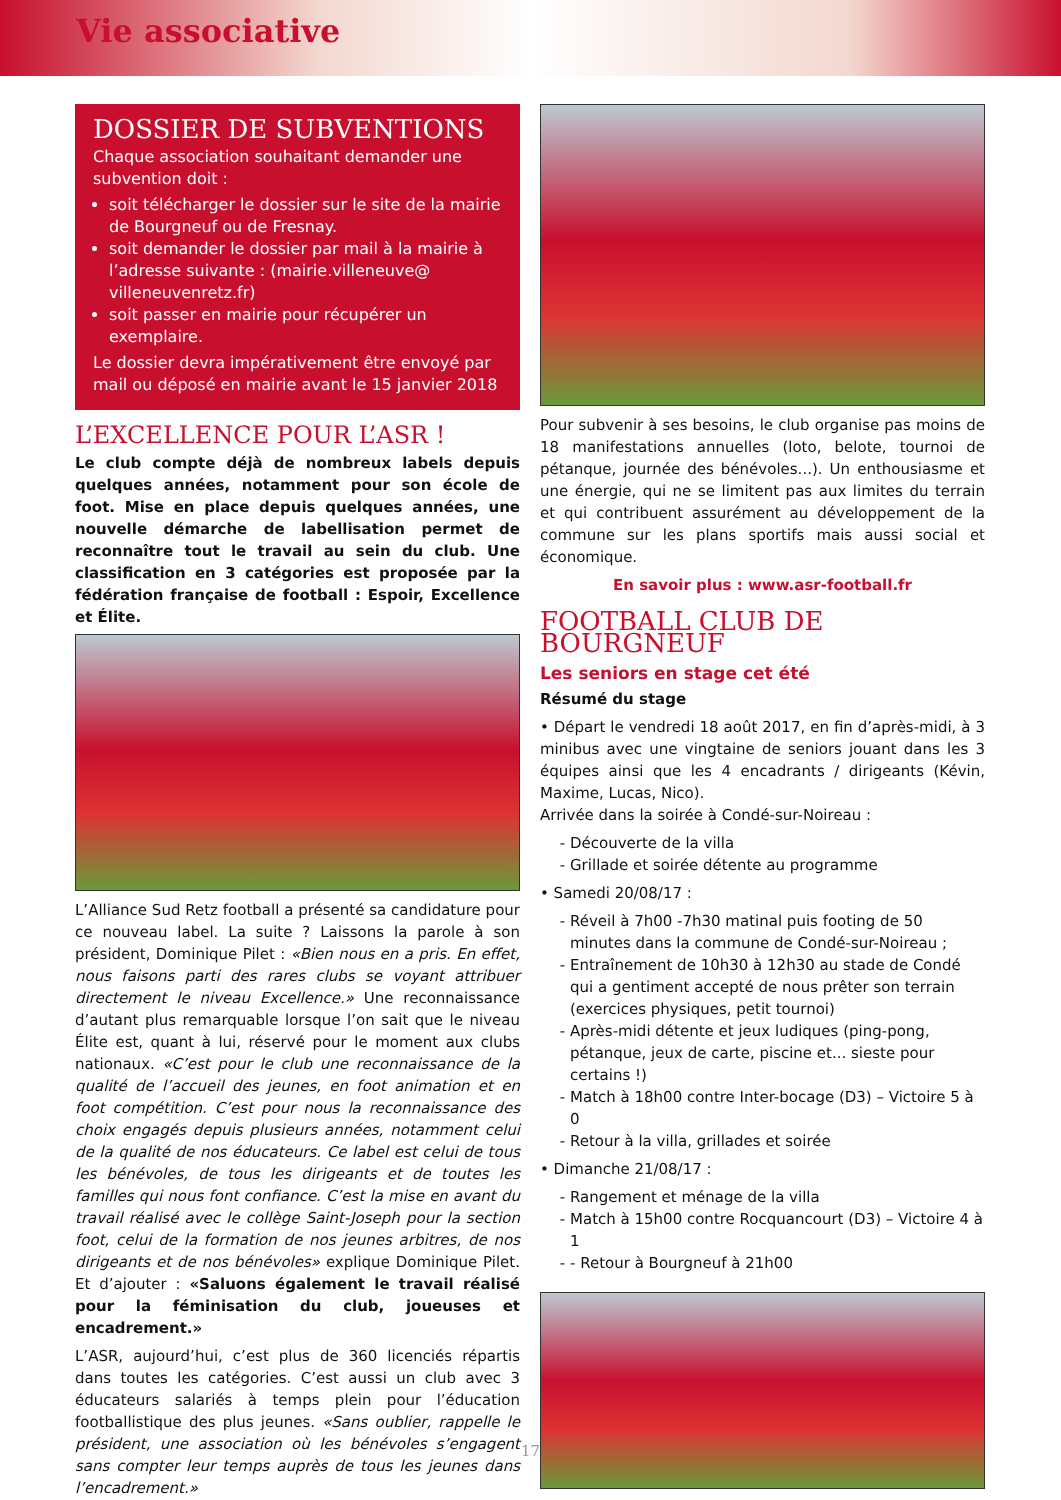Vie associative
DOSSIER DE SUBVENTIONS
Chaque association souhaitant demander une subvention doit :
soit télécharger le dossier sur le site de la mairie de Bourgneuf ou de Fresnay.
soit demander le dossier par mail à la mairie à l’adresse suivante : (mairie.villeneuve@ villeneuvenretz.fr)
soit passer en mairie pour récupérer un exemplaire.
Le dossier devra impérativement être envoyé par mail ou déposé en mairie avant le 15 janvier 2018
L’EXCELLENCE POUR L’ASR !
Le club compte déjà de nombreux labels depuis quelques années, notamment pour son école de foot. Mise en place depuis quelques années, une nouvelle démarche de labellisation permet de reconnaître tout le travail au sein du club. Une classification en 3 catégories est proposée par la fédération française de football : Espoir, Excellence et Élite.
L’Alliance Sud Retz football a présenté sa candidature pour ce nouveau label. La suite ? Laissons la parole à son président, Dominique Pilet : «Bien nous en a pris. En effet, nous faisons parti des rares clubs se voyant attribuer directement le niveau Excellence.» Une reconnaissance d’autant plus remarquable lorsque l’on sait que le niveau Élite est, quant à lui, réservé pour le moment aux clubs nationaux. «C’est pour le club une reconnaissance de la qualité de l’accueil des jeunes, en foot animation et en foot compétition. C’est pour nous la reconnaissance des choix engagés depuis plusieurs années, notamment celui de la qualité de nos éducateurs. Ce label est celui de tous les bénévoles, de tous les dirigeants et de toutes les familles qui nous font confiance. C’est la mise en avant du travail réalisé avec le collège Saint-Joseph pour la section foot, celui de la formation de nos jeunes arbitres, de nos dirigeants et de nos bénévoles» explique Dominique Pilet. Et d’ajouter : «Saluons également le travail réalisé pour la féminisation du club, joueuses et encadrement.»
L’ASR, aujourd’hui, c’est plus de 360 licenciés répartis dans toutes les catégories. C’est aussi un club avec 3 éducateurs salariés à temps plein pour l’éducation footballistique des plus jeunes. «Sans oublier, rappelle le président, une association où les bénévoles s’engagent sans compter leur temps auprès de tous les jeunes dans l’encadrement.»
Pour subvenir à ses besoins, le club organise pas moins de 18 manifestations annuelles (loto, belote, tournoi de pétanque, journée des bénévoles...). Un enthousiasme et une énergie, qui ne se limitent pas aux limites du terrain et qui contribuent assurément au développement de la commune sur les plans sportifs mais aussi social et économique.
En savoir plus : www.asr-football.fr
FOOTBALL CLUB DE BOURGNEUF
Les seniors en stage cet été
Résumé du stage
• Départ le vendredi 18 août 2017, en fin d’après-midi, à 3 minibus avec une vingtaine de seniors jouant dans les 3 équipes ainsi que les 4 encadrants / dirigeants (Kévin, Maxime, Lucas, Nico).
Arrivée dans la soirée à Condé-sur-Noireau :
Découverte de la villa
Grillade et soirée détente au programme
• Samedi 20/08/17 :
Réveil à 7h00 -7h30 matinal puis footing de 50 minutes dans la commune de Condé-sur-Noireau ;
Entraînement de 10h30 à 12h30 au stade de Condé qui a gentiment accepté de nous prêter son terrain (exercices physiques, petit tournoi)
Après-midi détente et jeux ludiques (ping-pong, pétanque, jeux de carte, piscine et... sieste pour certains !)
Match à 18h00 contre Inter-bocage (D3) – Victoire 5 à 0
Retour à la villa, grillades et soirée
• Dimanche 21/08/17 :
Rangement et ménage de la villa
Match à 15h00 contre Rocquancourt (D3) – Victoire 4 à 1
- Retour à Bourgneuf à 21h00
17